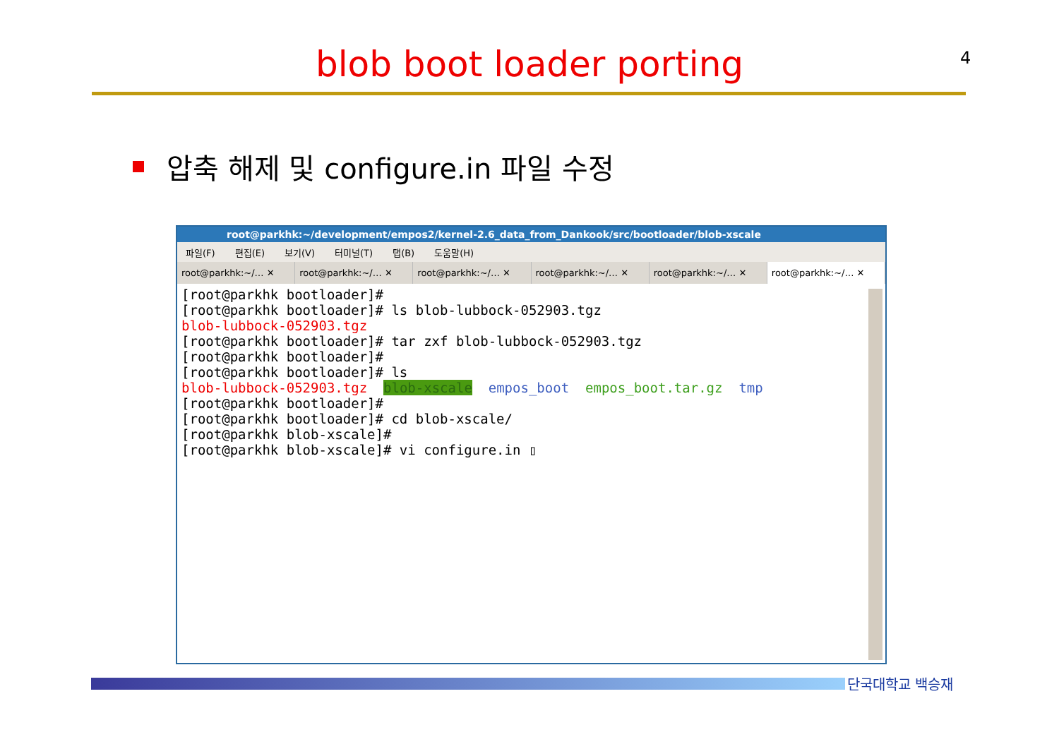4
blob boot loader porting
압축 해제 및 configure.in 파일 수정
root@parkhk:~/development/empos2/kernel-2.6_data_from_Dankook/src/bootloader/blob-xscale
파일(F) 편집(E) 보기(V) 터미널(T) 탭(B) 도움말(H)
root@parkhk:~/… ✕ root@parkhk:~/… ✕ root@parkhk:~/… ✕ root@parkhk:~/… ✕ root@parkhk:~/… ✕ root@parkhk:~/… ✕
[root@parkhk bootloader]# [root@parkhk bootloader]# ls blob-lubbock-052903.tgz blob-lubbock-052903.tgz [root@parkhk bootloader]# tar zxf blob-lubbock-052903.tgz [root@parkhk bootloader]# [root@parkhk bootloader]# ls blob-lubbock-052903.tgz blob-xscale empos_boot empos_boot.tar.gz tmp [root@parkhk bootloader]# [root@parkhk bootloader]# cd blob-xscale/ [root@parkhk blob-xscale]# [root@parkhk blob-xscale]# vi configure.in ▯
단국대학교 백승재